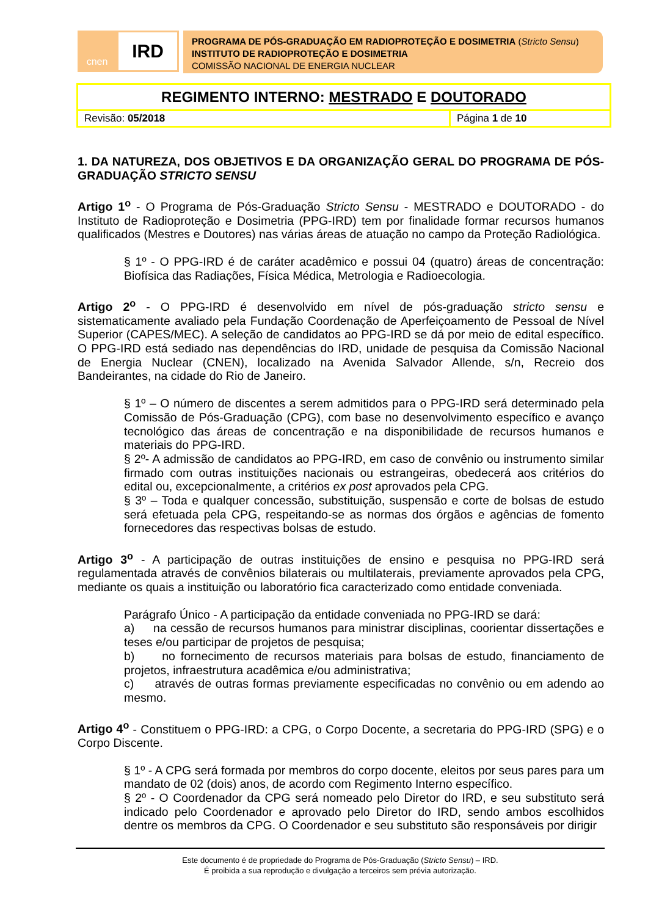cnen
IRD
PROGRAMA DE PÓS-GRADUAÇÃO EM RADIOPROTEÇÃO E DOSIMETRIA (Stricto Sensu)
INSTITUTO DE RADIOPROTEÇÃO E DOSIMETRIA
COMISSÃO NACIONAL DE ENERGIA NUCLEAR
| REGIMENTO INTERNO: MESTRADO E DOUTORADO | |
| Revisão: 05/2018 | Página 1 de 10 |
1. DA NATUREZA, DOS OBJETIVOS E DA ORGANIZAÇÃO GERAL DO PROGRAMA DE PÓS-GRADUAÇÃO STRICTO SENSU
Artigo 1<sup>o</sup> - O Programa de Pós-Graduação Stricto Sensu - MESTRADO e DOUTORADO - do Instituto de Radioproteção e Dosimetria (PPG-IRD) tem por finalidade formar recursos humanos qualificados (Mestres e Doutores) nas várias áreas de atuação no campo da Proteção Radiológica.
§ 1º - O PPG-IRD é de caráter acadêmico e possui 04 (quatro) áreas de concentração: Biofísica das Radiações, Física Médica, Metrologia e Radioecologia.
Artigo 2<sup>o</sup> - O PPG-IRD é desenvolvido em nível de pós-graduação stricto sensu e sistematicamente avaliado pela Fundação Coordenação de Aperfeiçoamento de Pessoal de Nível Superior (CAPES/MEC). A seleção de candidatos ao PPG-IRD se dá por meio de edital específico. O PPG-IRD está sediado nas dependências do IRD, unidade de pesquisa da Comissão Nacional de Energia Nuclear (CNEN), localizado na Avenida Salvador Allende, s/n, Recreio dos Bandeirantes, na cidade do Rio de Janeiro.
§ 1º – O número de discentes a serem admitidos para o PPG-IRD será determinado pela Comissão de Pós-Graduação (CPG), com base no desenvolvimento específico e avanço tecnológico das áreas de concentração e na disponibilidade de recursos humanos e materiais do PPG-IRD.
§ 2º- A admissão de candidatos ao PPG-IRD, em caso de convênio ou instrumento similar firmado com outras instituições nacionais ou estrangeiras, obedecerá aos critérios do edital ou, excepcionalmente, a critérios ex post aprovados pela CPG.
§ 3º – Toda e qualquer concessão, substituição, suspensão e corte de bolsas de estudo será efetuada pela CPG, respeitando-se as normas dos órgãos e agências de fomento fornecedores das respectivas bolsas de estudo.
Artigo 3<sup>o</sup> - A participação de outras instituições de ensino e pesquisa no PPG-IRD será regulamentada através de convênios bilaterais ou multilaterais, previamente aprovados pela CPG, mediante os quais a instituição ou laboratório fica caracterizado como entidade conveniada.
Parágrafo Único - A participação da entidade conveniada no PPG-IRD se dará:
a) na cessão de recursos humanos para ministrar disciplinas, coorientar dissertações e teses e/ou participar de projetos de pesquisa;
b) no fornecimento de recursos materiais para bolsas de estudo, financiamento de projetos, infraestrutura acadêmica e/ou administrativa;
c) através de outras formas previamente especificadas no convênio ou em adendo ao mesmo.
Artigo 4<sup>o</sup> - Constituem o PPG-IRD: a CPG, o Corpo Docente, a secretaria do PPG-IRD (SPG) e o Corpo Discente.
§ 1º - A CPG será formada por membros do corpo docente, eleitos por seus pares para um mandato de 02 (dois) anos, de acordo com Regimento Interno específico.
§ 2º - O Coordenador da CPG será nomeado pelo Diretor do IRD, e seu substituto será indicado pelo Coordenador e aprovado pelo Diretor do IRD, sendo ambos escolhidos dentre os membros da CPG. O Coordenador e seu substituto são responsáveis por dirigir
Este documento é de propriedade do Programa de Pós-Graduação (Stricto Sensu) – IRD.
É proibida a sua reprodução e divulgação a terceiros sem prévia autorização.